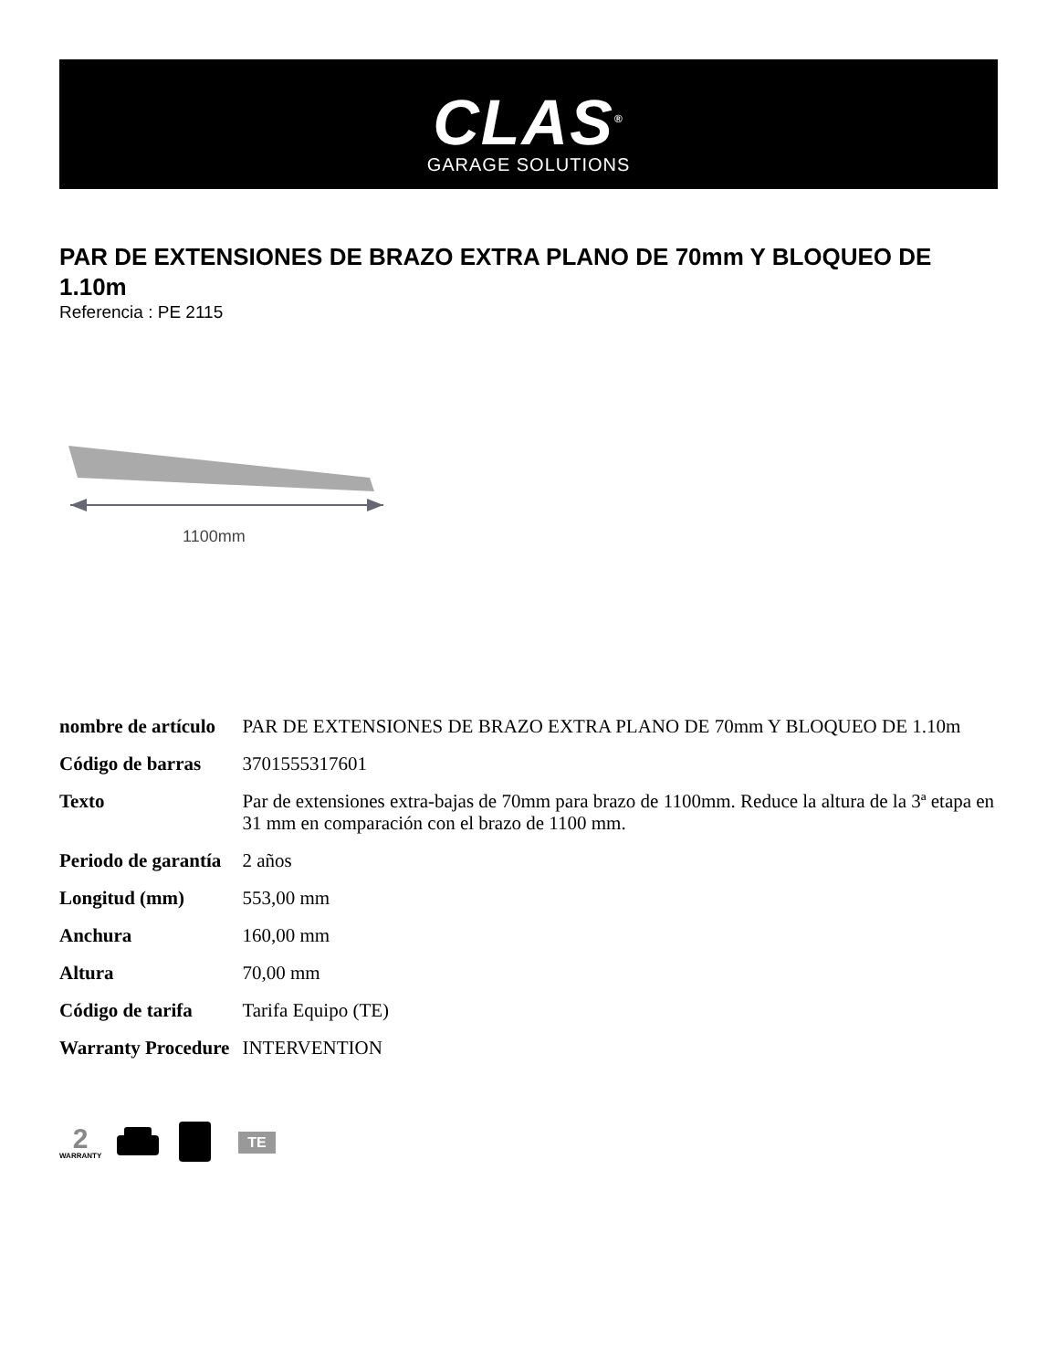CLAS<sup>®</sup>
GARAGE SOLUTIONS
PAR DE EXTENSIONES DE BRAZO EXTRA PLANO DE 70mm Y BLOQUEO DE 1.10m
Referencia : PE 2115
1100mm
| nombre de artículo | PAR DE EXTENSIONES DE BRAZO EXTRA PLANO DE 70mm Y BLOQUEO DE 1.10m |
| Código de barras | 3701555317601 |
| Texto | Par de extensiones extra-bajas de 70mm para brazo de 1100mm. Reduce la altura de la 3ª etapa en 31 mm en comparación con el brazo de 1100 mm. |
| Periodo de garantía | 2 años |
| Longitud (mm) | 553,00 mm |
| Anchura | 160,00 mm |
| Altura | 70,00 mm |
| Código de tarifa | Tarifa Equipo (TE) |
| Warranty Procedure | INTERVENTION |
2
WARRANTY
TE